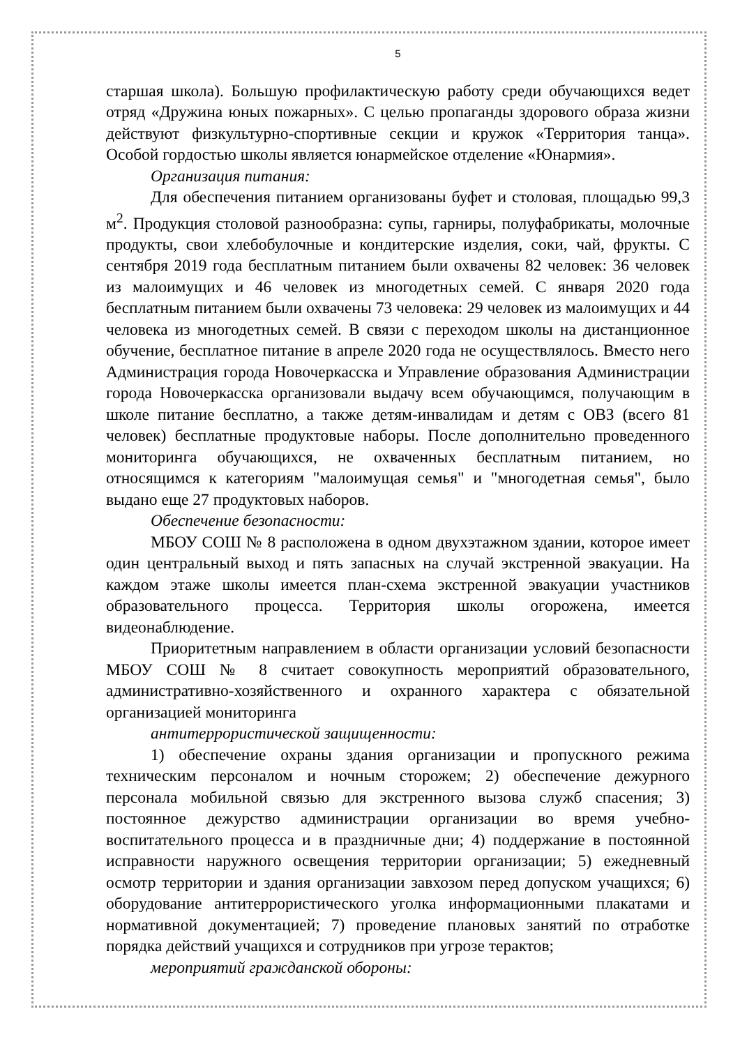5
старшая школа). Большую профилактическую работу среди обучающихся ведет отряд «Дружина юных пожарных». С целью пропаганды здорового образа жизни действуют физкультурно-спортивные секции и кружок «Территория танца». Особой гордостью школы является юнармейское отделение «Юнармия».
Организация питания:
Для обеспечения питанием организованы буфет и столовая, площадью 99,3 м<sup>2</sup>. Продукция столовой разнообразна: супы, гарниры, полуфабрикаты, молочные продукты, свои хлебобулочные и кондитерские изделия, соки, чай, фрукты. С сентября 2019 года бесплатным питанием были охвачены 82 человек: 36 человек из малоимущих и 46 человек из многодетных семей. С января 2020 года бесплатным питанием были охвачены 73 человека: 29 человек из малоимущих и 44 человека из многодетных семей. В связи с переходом школы на дистанционное обучение, бесплатное питание в апреле 2020 года не осуществлялось. Вместо него Администрация города Новочеркасска и Управление образования Администрации города Новочеркасска организовали выдачу всем обучающимся, получающим в школе питание бесплатно, а также детям-инвалидам и детям с ОВЗ (всего 81 человек) бесплатные продуктовые наборы. После дополнительно проведенного мониторинга обучающихся, не охваченных бесплатным питанием, но относящимся к категориям "малоимущая семья" и "многодетная семья", было выдано еще 27 продуктовых наборов.
Обеспечение безопасности:
МБОУ СОШ № 8 расположена в одном двухэтажном здании, которое имеет один центральный выход и пять запасных на случай экстренной эвакуации. На каждом этаже школы имеется план-схема экстренной эвакуации участников образовательного процесса. Территория школы огорожена, имеется видеонаблюдение.
Приоритетным направлением в области организации условий безопасности МБОУ СОШ № 8 считает совокупность мероприятий образовательного, административно-хозяйственного и охранного характера с обязательной организацией мониторинга
антитеррористической защищенности:
1) обеспечение охраны здания организации и пропускного режима техническим персоналом и ночным сторожем; 2) обеспечение дежурного персонала мобильной связью для экстренного вызова служб спасения; 3) постоянное дежурство администрации организации во время учебно-воспитательного процесса и в праздничные дни; 4) поддержание в постоянной исправности наружного освещения территории организации; 5) ежедневный осмотр территории и здания организации завхозом перед допуском учащихся; 6) оборудование антитеррористического уголка информационными плакатами и нормативной документацией; 7) проведение плановых занятий по отработке порядка действий учащихся и сотрудников при угрозе терактов;
мероприятий гражданской обороны: